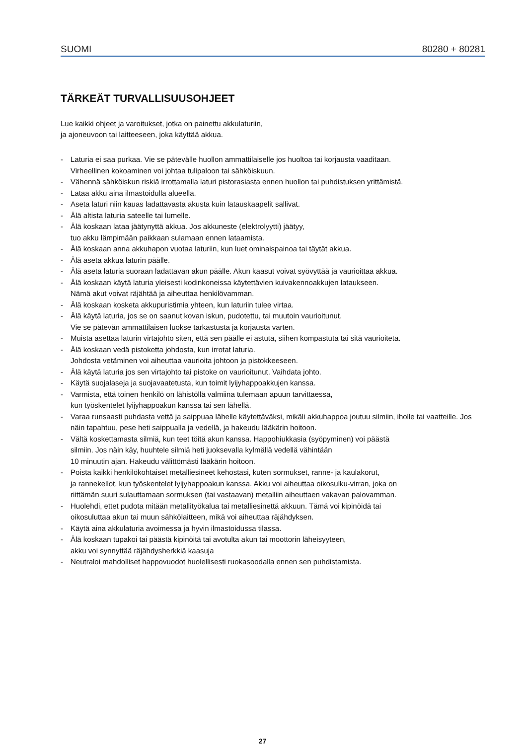SUOMI 80280 + 80281
TÄRKEÄT TURVALLISUUSOHJEET
Lue kaikki ohjeet ja varoitukset, jotka on painettu akkulaturiin,
ja ajoneuvoon tai laitteeseen, joka käyttää akkua.
- Laturia ei saa purkaa. Vie se pätevälle huollon ammattilaiselle jos huoltoa tai korjausta vaaditaan.
Virheellinen kokoaminen voi johtaa tulipaloon tai sähköiskuun.
- Vähennä sähköiskun riskiä irrottamalla laturi pistorasiasta ennen huollon tai puhdistuksen yrittämistä.
- Lataa akku aina ilmastoidulla alueella.
- Aseta laturi niin kauas ladattavasta akusta kuin latauskaapelit sallivat.
- Älä altista laturia sateelle tai lumelle.
- Älä koskaan lataa jäätynyttä akkua. Jos akkuneste (elektrolyytti) jäätyy,
tuo akku lämpimään paikkaan sulamaan ennen lataamista.
- Älä koskaan anna akkuhapon vuotaa laturiin, kun luet ominaispainoa tai täytät akkua.
- Älä aseta akkua laturin päälle.
- Älä aseta laturia suoraan ladattavan akun päälle. Akun kaasut voivat syövyttää ja vaurioittaa akkua.
- Älä koskaan käytä laturia yleisesti kodinkoneissa käytettävien kuivakennoakkujen lataukseen.
Nämä akut voivat räjähtää ja aiheuttaa henkilövamman.
- Älä koskaan kosketa akkupuristimia yhteen, kun laturiin tulee virtaa.
- Älä käytä laturia, jos se on saanut kovan iskun, pudotettu, tai muutoin vaurioitunut.
Vie se pätevän ammattilaisen luokse tarkastusta ja korjausta varten.
- Muista asettaa laturin virtajohto siten, että sen päälle ei astuta, siihen kompastuta tai sitä vaurioiteta.
- Älä koskaan vedä pistoketta johdosta, kun irrotat laturia.
Johdosta vetäminen voi aiheuttaa vaurioita johtoon ja pistokkeeseen.
- Älä käytä laturia jos sen virtajohto tai pistoke on vaurioitunut. Vaihdata johto.
- Käytä suojalaseja ja suojavaatetusta, kun toimit lyijyhappoakkujen kanssa.
- Varmista, että toinen henkilö on lähistöllä valmiina tulemaan apuun tarvittaessa,
kun työskentelet lyijyhappoakun kanssa tai sen lähellä.
- Varaa runsaasti puhdasta vettä ja saippuaa lähelle käytettäväksi, mikäli akkuhappoa joutuu silmiin, iholle tai vaatteille. Jos näin tapahtuu, pese heti saippualla ja vedellä, ja hakeudu lääkärin hoitoon.
- Vältä koskettamasta silmiä, kun teet töitä akun kanssa. Happohiukkasia (syöpyminen) voi päästä
silmiin. Jos näin käy, huuhtele silmiä heti juoksevalla kylmällä vedellä vähintään
10 minuutin ajan. Hakeudu välittömästi lääkärin hoitoon.
- Poista kaikki henkilökohtaiset metalliesineet kehostasi, kuten sormukset, ranne- ja kaulakorut,
ja rannekellot, kun työskentelet lyijyhappoakun kanssa. Akku voi aiheuttaa oikosulku-virran, joka on
riittämän suuri sulauttamaan sormuksen (tai vastaavan) metalliin aiheuttaen vakavan palovamman.
- Huolehdi, ettet pudota mitään metallityökalua tai metalliesinettä akkuun. Tämä voi kipinöidä tai
oikosuluttaa akun tai muun sähkölaitteen, mikä voi aiheuttaa räjähdyksen.
- Käytä aina akkulaturia avoimessa ja hyvin ilmastoidussa tilassa.
- Älä koskaan tupakoi tai päästä kipinöitä tai avotulta akun tai moottorin läheisyyteen,
akku voi synnyttää räjähdysherkkiä kaasuja
- Neutraloi mahdolliset happovuodot huolellisesti ruokasoodalla ennen sen puhdistamista.
27